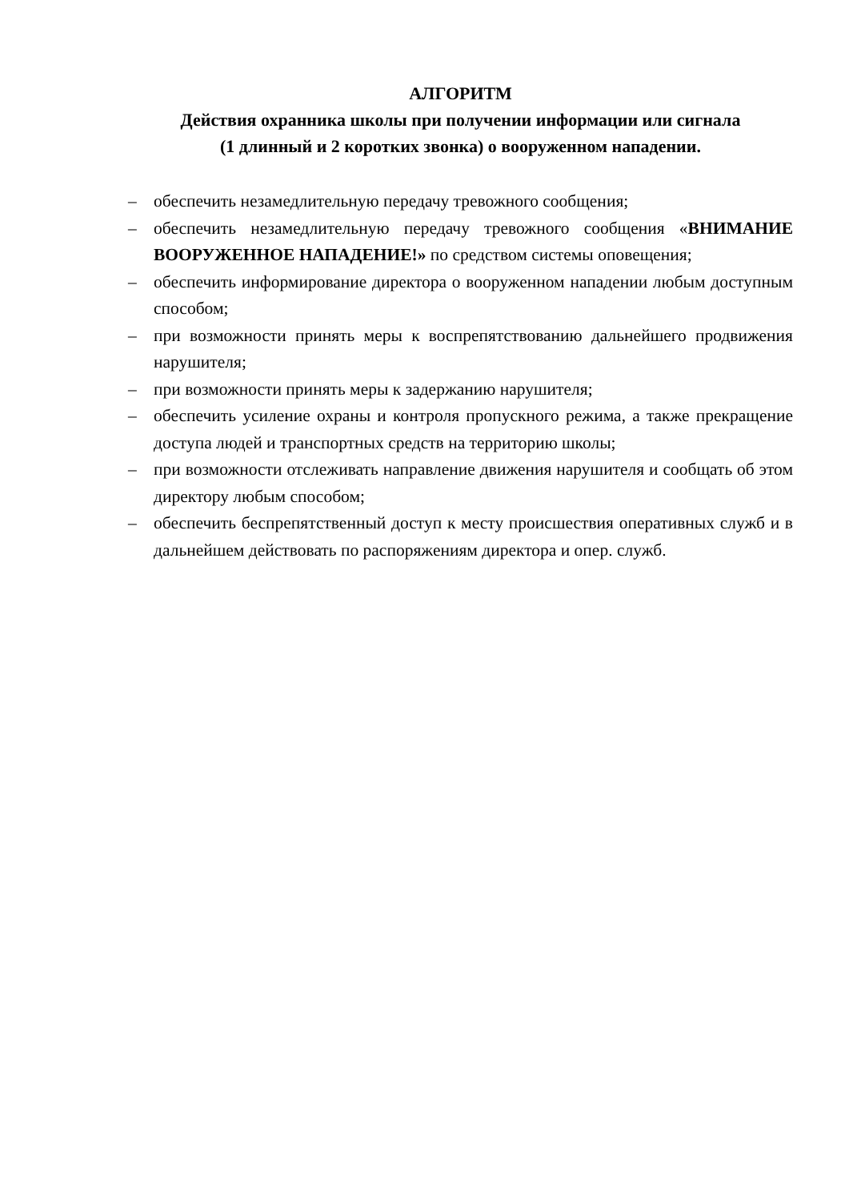АЛГОРИТМ
Действия охранника школы при получении информации или сигнала
(1 длинный и 2 коротких звонка) о вооруженном нападении.
– обеспечить незамедлительную передачу тревожного сообщения;
– обеспечить незамедлительную передачу тревожного сообщения «ВНИМАНИЕ ВООРУЖЕННОЕ НАПАДЕНИЕ!» по средством системы оповещения;
– обеспечить информирование директора о вооруженном нападении любым доступным способом;
– при возможности принять меры к воспрепятствованию дальнейшего продвижения нарушителя;
– при возможности принять меры к задержанию нарушителя;
– обеспечить усиление охраны и контроля пропускного режима, а также прекращение доступа людей и транспортных средств на территорию школы;
– при возможности отслеживать направление движения нарушителя и сообщать об этом директору любым способом;
– обеспечить беспрепятственный доступ к месту происшествия оперативных служб и в дальнейшем действовать по распоряжениям директора и опер. служб.